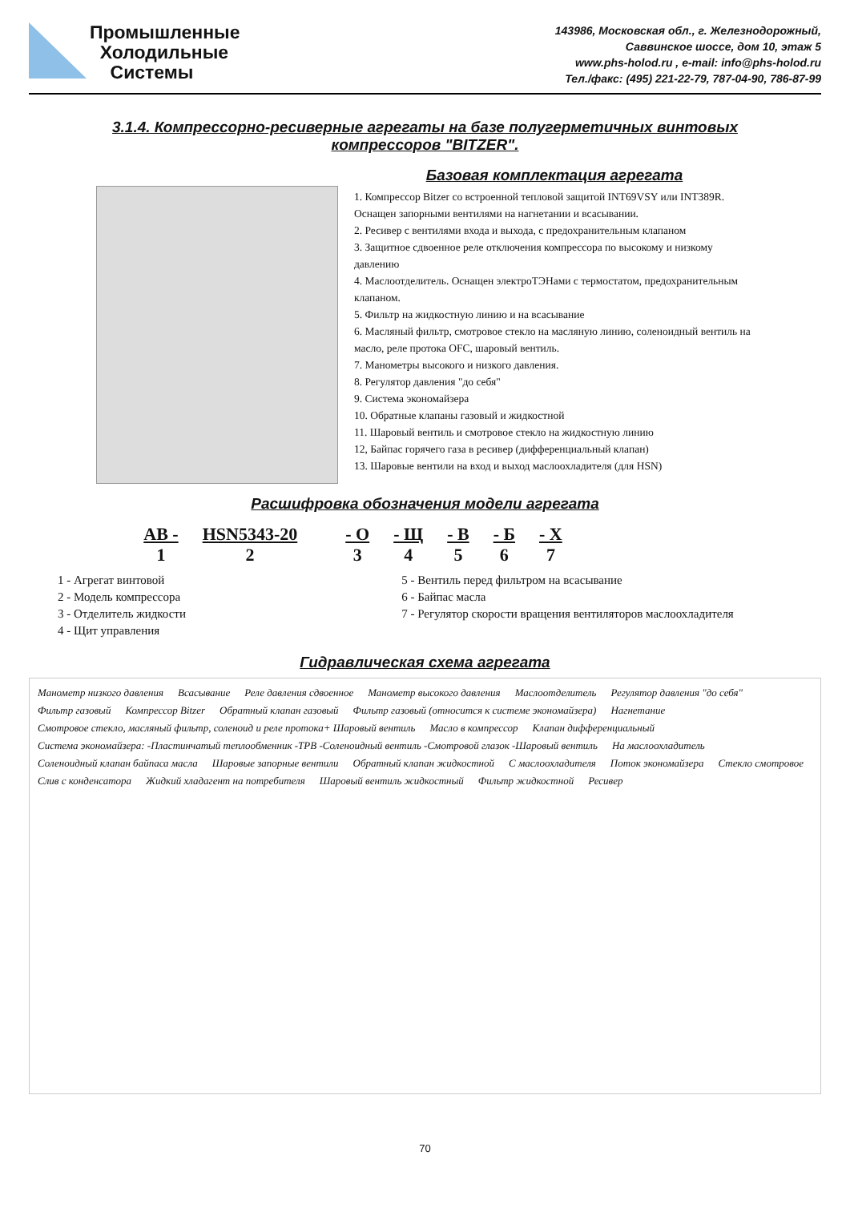Промышленные
Холодильные
Системы
143986, Московская обл., г. Железнодорожный,
Саввинское шоссе, дом 10, этаж 5
www.phs-holod.ru , e-mail: info@phs-holod.ru
Тел./факс: (495) 221-22-79, 787-04-90, 786-87-99
3.1.4. Компрессорно-ресиверные агрегаты на базе полугерметичных винтовых компрессоров "BITZER".
Базовая комплектация агрегата
1. Компрессор Bitzer со встроенной тепловой защитой INT69VSY или INT389R. Оснащен запорными вентилями на нагнетании и всасывании.
2. Ресивер с вентилями входа и выхода, с предохранительным клапаном
3. Защитное сдвоенное реле отключения компрессора по высокому и низкому давлению
4. Маслоотделитель. Оснащен электроТЭНами с термостатом, предохранительным клапаном.
5. Фильтр на жидкостную линию и на всасывание
6. Масляный фильтр, смотровое стекло на масляную линию, соленоидный вентиль на масло, реле протока OFC, шаровый вентиль.
7. Манометры высокого и низкого давления.
8. Регулятор давления "до себя"
9. Система экономайзера
10. Обратные клапаны газовый и жидкостной
11. Шаровый вентиль и смотровое стекло на жидкостную линию
12, Байпас горячего газа в ресивер (дифференциальный клапан)
13. Шаровые вентили на вход и выход маслоохладителя (для HSN)
Расшифровка обозначения модели агрегата
АВ -
1
HSN5343-20
2
- О
3
- Щ
4
- В
5
- Б
6
- Х
7
1 - Агрегат винтовой
2 - Модель компрессора
3 - Отделитель жидкости
4 - Щит управления
5 - Вентиль перед фильтром на всасывание
6 - Байпас масла
7 - Регулятор скорости вращения вентиляторов маслоохладителя
Гидравлическая схема агрегата
Манометр низкого давления Всасывание Реле давления сдвоенное Манометр высокого давления Маслоотделитель Регулятор давления "до себя" Фильтр газовый Компрессор Bitzer Обратный клапан газовый Фильтр газовый (относится к системе экономайзера) Нагнетание Смотровое стекло, масляный фильтр, соленоид и реле протока+ Шаровый вентиль Масло в компрессор Клапан дифференциальный Система экономайзера: -Пластинчатый теплообменник -ТРВ -Соленоидный вентиль -Смотровой глазок -Шаровый вентиль На маслоохладитель Соленоидный клапан байпаса масла Шаровые запорные вентили Обратный клапан жидкостной С маслоохладителя Поток экономайзера Стекло смотровое Слив с конденсатора Жидкий хладагент на потребителя Шаровый вентиль жидкостный Фильтр жидкостной Ресивер
70